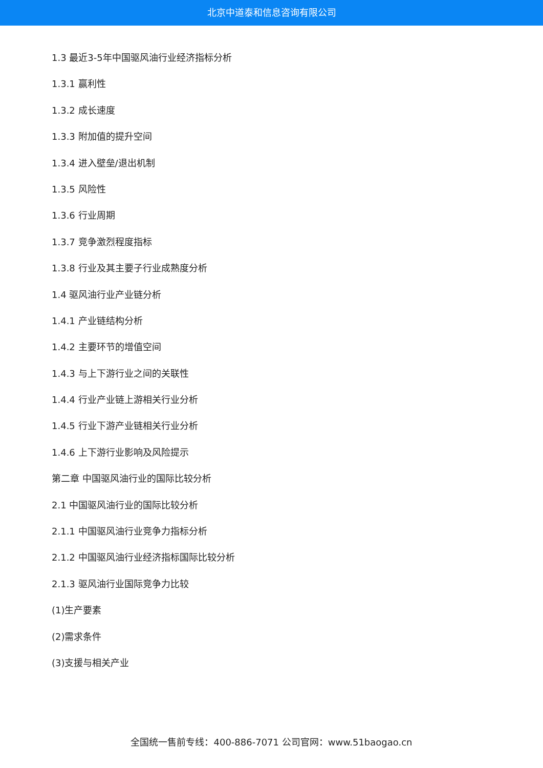北京中道泰和信息咨询有限公司
1.3 最近3-5年中国驱风油行业经济指标分析
1.3.1 赢利性
1.3.2 成长速度
1.3.3 附加值的提升空间
1.3.4 进入壁垒/退出机制
1.3.5 风险性
1.3.6 行业周期
1.3.7 竞争激烈程度指标
1.3.8 行业及其主要子行业成熟度分析
1.4 驱风油行业产业链分析
1.4.1 产业链结构分析
1.4.2 主要环节的增值空间
1.4.3 与上下游行业之间的关联性
1.4.4 行业产业链上游相关行业分析
1.4.5 行业下游产业链相关行业分析
1.4.6 上下游行业影响及风险提示
第二章 中国驱风油行业的国际比较分析
2.1 中国驱风油行业的国际比较分析
2.1.1 中国驱风油行业竞争力指标分析
2.1.2 中国驱风油行业经济指标国际比较分析
2.1.3 驱风油行业国际竞争力比较
(1)生产要素
(2)需求条件
(3)支援与相关产业
全国统一售前专线：400-886-7071 公司官网：www.51baogao.cn